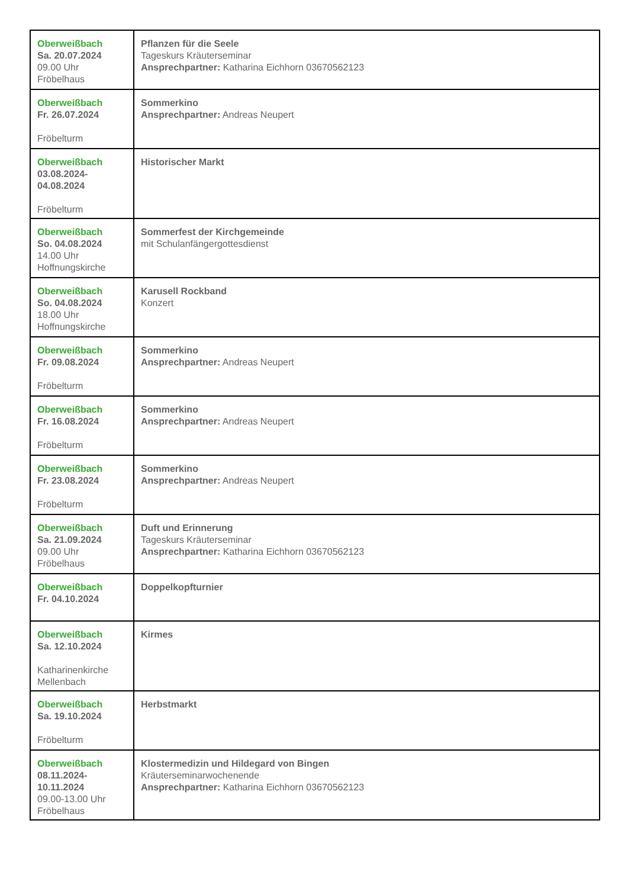| Oberweißbach Sa. 20.07.2024 09.00 Uhr Fröbelhaus | Pflanzen für die Seele Tageskurs Kräuterseminar Ansprechpartner: Katharina Eichhorn 03670562123 |
| Oberweißbach Fr. 26.07.2024 Fröbelturm | Sommerkino Ansprechpartner: Andreas Neupert |
| Oberweißbach 03.08.2024- 04.08.2024 Fröbelturm | Historischer Markt |
| Oberweißbach So. 04.08.2024 14.00 Uhr Hoffnungskirche | Sommerfest der Kirchgemeinde mit Schulanfängergottesdienst |
| Oberweißbach So. 04.08.2024 18.00 Uhr Hoffnungskirche | Karusell Rockband Konzert |
| Oberweißbach Fr. 09.08.2024 Fröbelturm | Sommerkino Ansprechpartner: Andreas Neupert |
| Oberweißbach Fr. 16.08.2024 Fröbelturm | Sommerkino Ansprechpartner: Andreas Neupert |
| Oberweißbach Fr. 23.08.2024 Fröbelturm | Sommerkino Ansprechpartner: Andreas Neupert |
| Oberweißbach Sa. 21.09.2024 09.00 Uhr Fröbelhaus | Duft und Erinnerung Tageskurs Kräuterseminar Ansprechpartner: Katharina Eichhorn 03670562123 |
| Oberweißbach Fr. 04.10.2024 | Doppelkopfturnier |
| Oberweißbach Sa. 12.10.2024 Katharinenkirche Mellenbach | Kirmes |
| Oberweißbach Sa. 19.10.2024 Fröbelturm | Herbstmarkt |
| Oberweißbach 08.11.2024- 10.11.2024 09.00-13.00 Uhr Fröbelhaus | Klostermedizin und Hildegard von Bingen Kräuterseminarwochenende Ansprechpartner: Katharina Eichhorn 03670562123 |